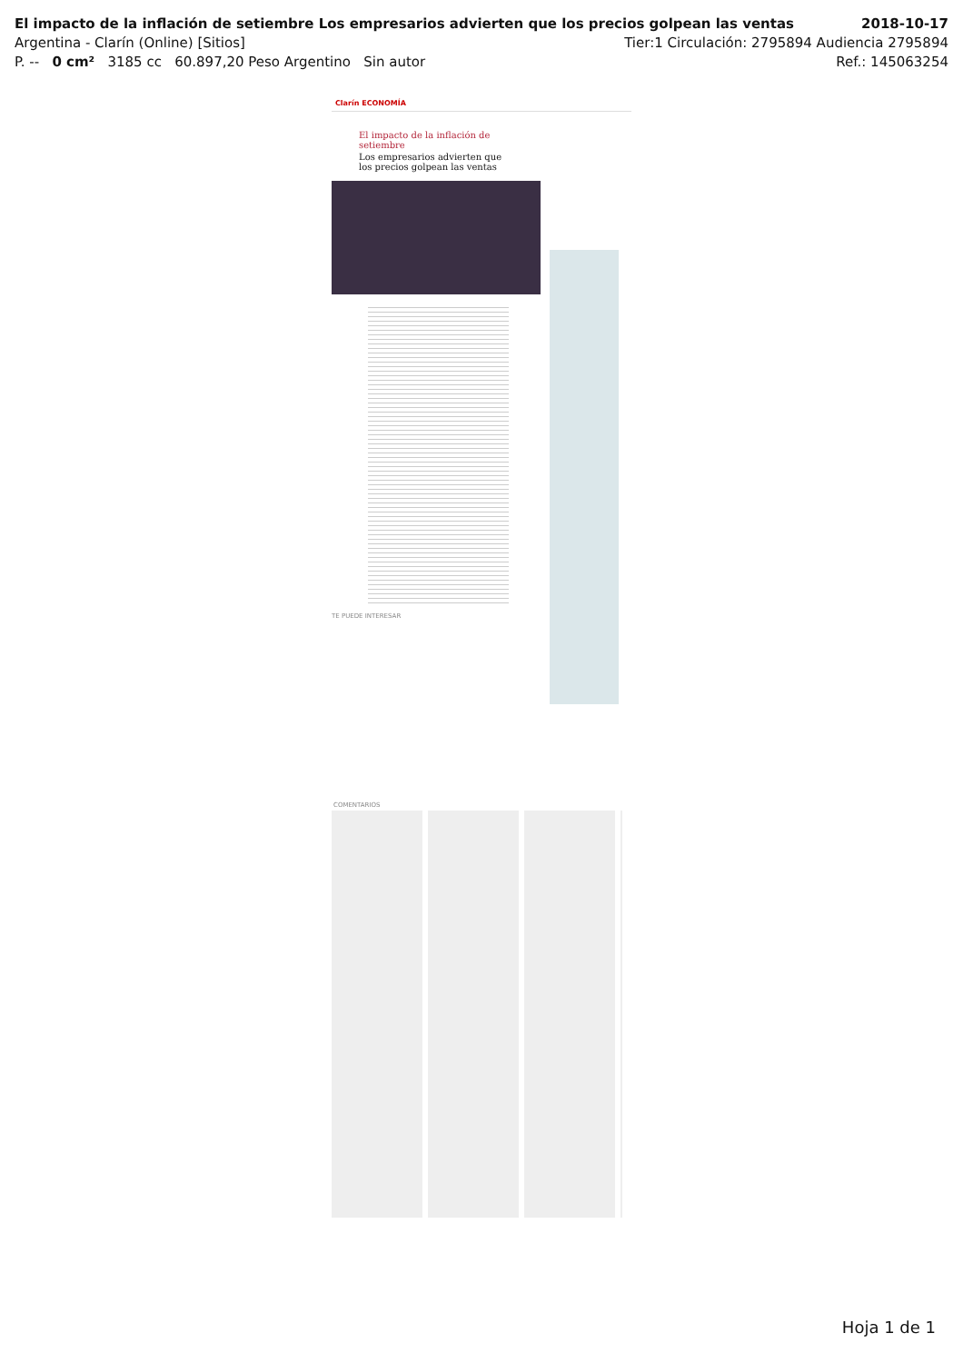El impacto de la inflación de setiembre Los empresarios advierten que los precios golpean las ventas 2018-10-17
Argentina - Clarín (Online) [Sitios] Tier:1 Circulación: 2795894 Audiencia 2795894
P. -- 0 cm² 3185 cc 60.897,20 Peso Argentino Sin autor Ref.: 145063254
Clarín ECONOMÍA
El impacto de la inflación de setiembre
Los empresarios advierten que los precios golpean las ventas
TE PUEDE INTERESAR
COMENTARIOS
Hoja 1 de 1